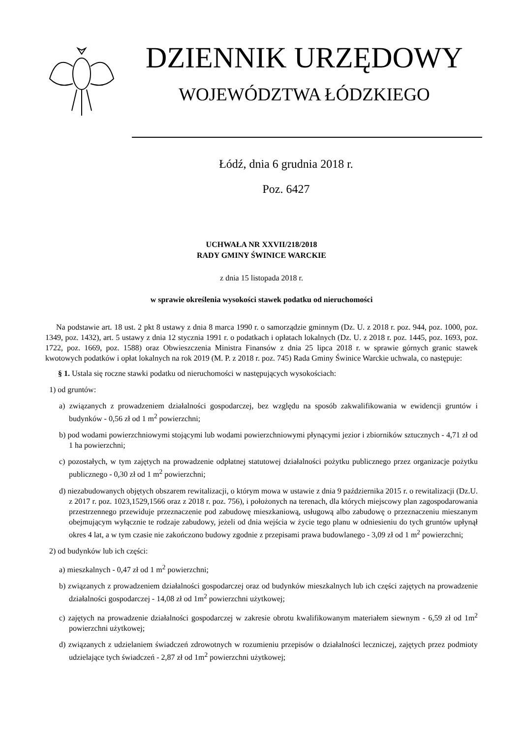DZIENNIK URZĘDOWY
WOJEWÓDZTWA ŁÓDZKIEGO
Łódź, dnia 6 grudnia 2018 r.
Poz. 6427
UCHWAŁA NR XXVII/218/2018
RADY GMINY ŚWINICE WARCKIE
z dnia 15 listopada 2018 r.
w sprawie określenia wysokości stawek podatku od nieruchomości
Na podstawie art. 18 ust. 2 pkt 8 ustawy z dnia 8 marca 1990 r. o samorządzie gminnym (Dz. U. z 2018 r. poz. 944, poz. 1000, poz. 1349, poz. 1432), art. 5 ustawy z dnia 12 stycznia 1991 r. o podatkach i opłatach lokalnych (Dz. U. z 2018 r. poz. 1445, poz. 1693, poz. 1722, poz. 1669, poz. 1588) oraz Obwieszczenia Ministra Finansów z dnia 25 lipca 2018 r. w sprawie górnych granic stawek kwotowych podatków i opłat lokalnych na rok 2019 (M. P. z 2018 r. poz. 745) Rada Gminy Świnice Warckie uchwala, co następuje:
§ 1. Ustala się roczne stawki podatku od nieruchomości w następujących wysokościach:
1) od gruntów:
a) związanych z prowadzeniem działalności gospodarczej, bez względu na sposób zakwalifikowania w ewidencji gruntów i budynków - 0,56 zł od 1 m<sup>2</sup> powierzchni;
b) pod wodami powierzchniowymi stojącymi lub wodami powierzchniowymi płynącymi jezior i zbiorników sztucznych - 4,71 zł od 1 ha powierzchni;
c) pozostałych, w tym zajętych na prowadzenie odpłatnej statutowej działalności pożytku publicznego przez organizacje pożytku publicznego - 0,30 zł od 1 m<sup>2</sup> powierzchni;
d) niezabudowanych objętych obszarem rewitalizacji, o którym mowa w ustawie z dnia 9 października 2015 r. o rewitalizacji (Dz.U. z 2017 r. poz. 1023,1529,1566 oraz z 2018 r. poz. 756), i położonych na terenach, dla których miejscowy plan zagospodarowania przestrzennego przewiduje przeznaczenie pod zabudowę mieszkaniową, usługową albo zabudowę o przeznaczeniu mieszanym obejmującym wyłącznie te rodzaje zabudowy, jeżeli od dnia wejścia w życie tego planu w odniesieniu do tych gruntów upłynął okres 4 lat, a w tym czasie nie zakończono budowy zgodnie z przepisami prawa budowlanego - 3,09 zł od 1 m<sup>2</sup> powierzchni;
2) od budynków lub ich części:
a) mieszkalnych - 0,47 zł od 1 m<sup>2</sup> powierzchni;
b) związanych z prowadzeniem działalności gospodarczej oraz od budynków mieszkalnych lub ich części zajętych na prowadzenie działalności gospodarczej - 14,08 zł od 1m<sup>2</sup> powierzchni użytkowej;
c) zajętych na prowadzenie działalności gospodarczej w zakresie obrotu kwalifikowanym materiałem siewnym - 6,59 zł od 1m<sup>2</sup> powierzchni użytkowej;
d) związanych z udzielaniem świadczeń zdrowotnych w rozumieniu przepisów o działalności leczniczej, zajętych przez podmioty udzielające tych świadczeń - 2,87 zł od 1m<sup>2</sup> powierzchni użytkowej;